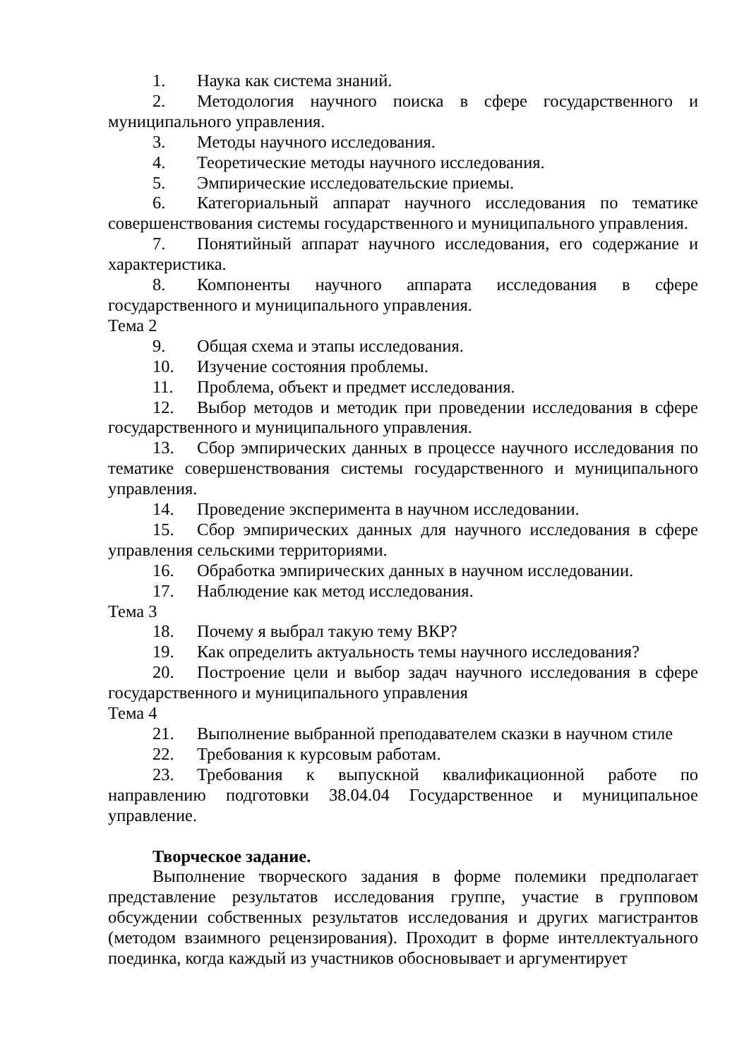1. Наука как система знаний.
2. Методология научного поиска в сфере государственного и муниципального управления.
3. Методы научного исследования.
4. Теоретические методы научного исследования.
5. Эмпирические исследовательские приемы.
6. Категориальный аппарат научного исследования по тематике совершенствования системы государственного и муниципального управления.
7. Понятийный аппарат научного исследования, его содержание и характеристика.
8. Компоненты научного аппарата исследования в сфере государственного и муниципального управления.
Тема 2
9. Общая схема и этапы исследования.
10. Изучение состояния проблемы.
11. Проблема, объект и предмет исследования.
12. Выбор методов и методик при проведении исследования в сфере государственного и муниципального управления.
13. Сбор эмпирических данных в процессе научного исследования по тематике совершенствования системы государственного и муниципального управления.
14. Проведение эксперимента в научном исследовании.
15. Сбор эмпирических данных для научного исследования в сфере управления сельскими территориями.
16. Обработка эмпирических данных в научном исследовании.
17. Наблюдение как метод исследования.
Тема 3
18. Почему я выбрал такую тему ВКР?
19. Как определить актуальность темы научного исследования?
20. Построение цели и выбор задач научного исследования в сфере государственного и муниципального управления
Тема 4
21. Выполнение выбранной преподавателем сказки в научном стиле
22. Требования к курсовым работам.
23. Требования к выпускной квалификационной работе по направлению подготовки 38.04.04 Государственное и муниципальное управление.
Творческое задание.
Выполнение творческого задания в форме полемики предполагает представление результатов исследования группе, участие в групповом обсуждении собственных результатов исследования и других магистрантов (методом взаимного рецензирования). Проходит в форме интеллектуального поединка, когда каждый из участников обосновывает и аргументирует